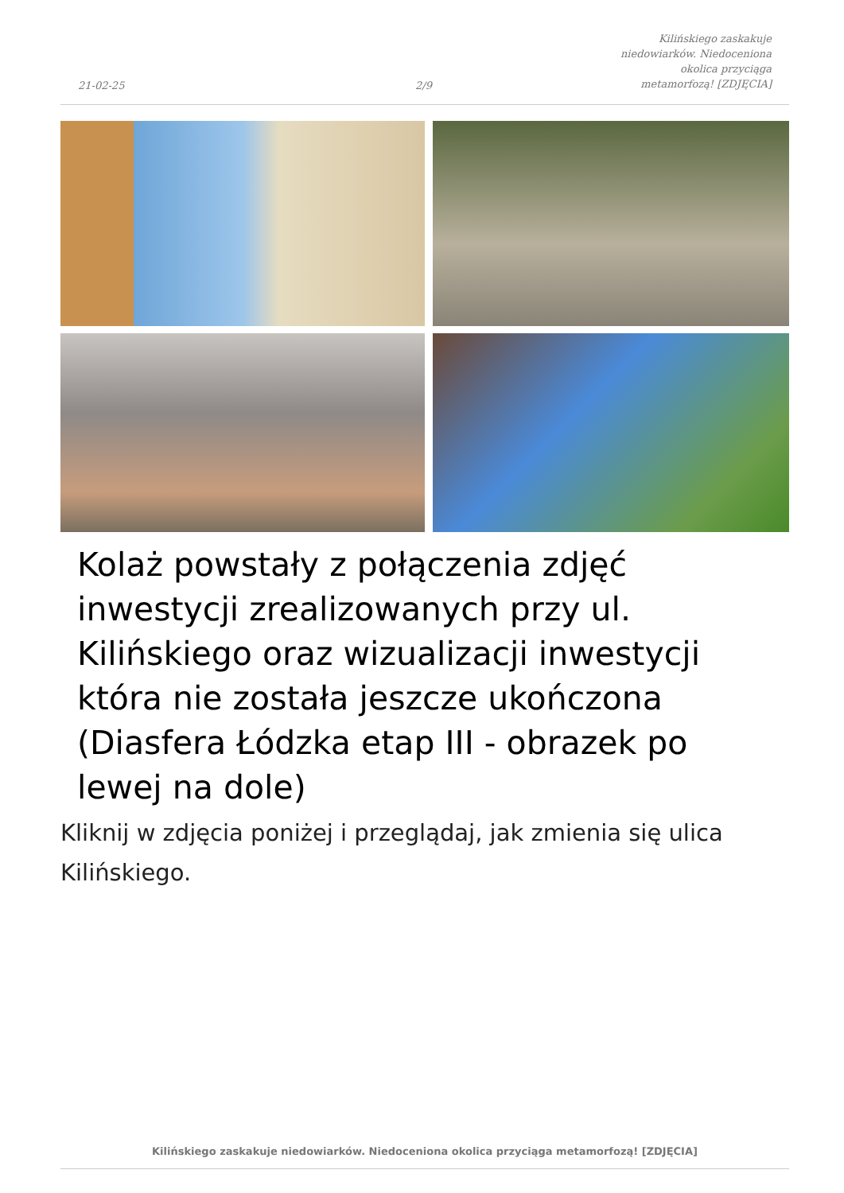21-02-25
2/9
Kilińskiego zaskakuje niedowiarków. Niedoceniona okolica przyciąga metamorfozą! [ZDJĘCIA]
Kolaż powstały z połączenia zdjęć inwestycji zrealizowanych przy ul. Kilińskiego oraz wizualizacji inwestycji która nie została jeszcze ukończona (Diasfera Łódzka etap III - obrazek po lewej na dole)
Kliknij w zdjęcia poniżej i przeglądaj, jak zmienia się ulica Kilińskiego.
Kilińskiego zaskakuje niedowiarków. Niedoceniona okolica przyciąga metamorfozą! [ZDJĘCIA]